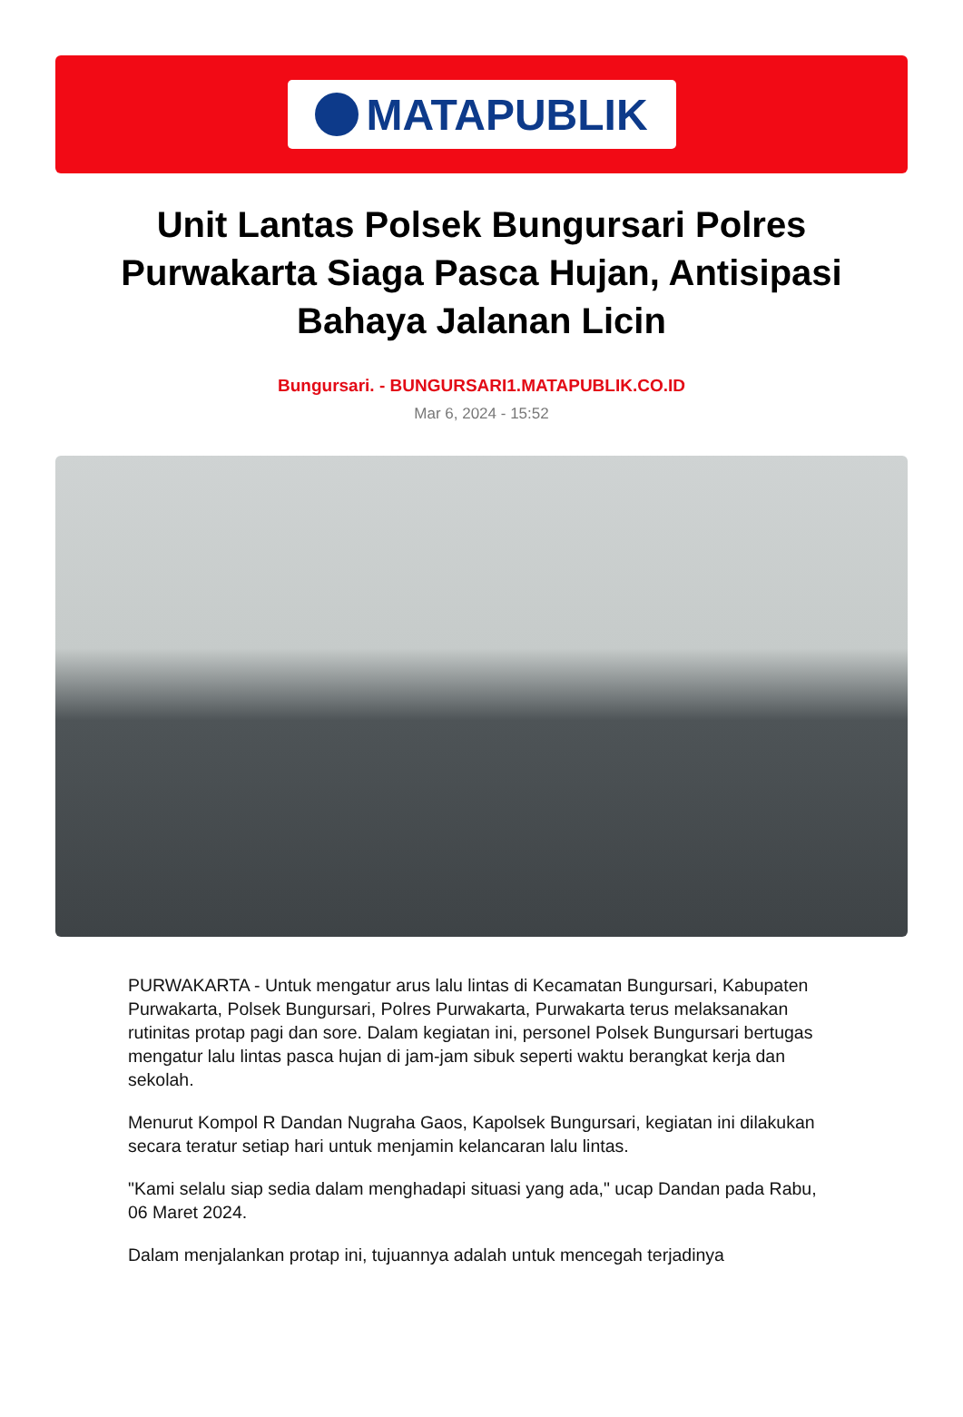MATAPUBLIK
Unit Lantas Polsek Bungursari Polres Purwakarta Siaga Pasca Hujan, Antisipasi Bahaya Jalanan Licin
Bungursari. - BUNGURSARI1.MATAPUBLIK.CO.ID
Mar 6, 2024 - 15:52
PURWAKARTA - Untuk mengatur arus lalu lintas di Kecamatan Bungursari, Kabupaten Purwakarta, Polsek Bungursari, Polres Purwakarta, Purwakarta terus melaksanakan rutinitas protap pagi dan sore. Dalam kegiatan ini, personel Polsek Bungursari bertugas mengatur lalu lintas pasca hujan di jam-jam sibuk seperti waktu berangkat kerja dan sekolah.
Menurut Kompol R Dandan Nugraha Gaos, Kapolsek Bungursari, kegiatan ini dilakukan secara teratur setiap hari untuk menjamin kelancaran lalu lintas.
"Kami selalu siap sedia dalam menghadapi situasi yang ada," ucap Dandan pada Rabu, 06 Maret 2024.
Dalam menjalankan protap ini, tujuannya adalah untuk mencegah terjadinya